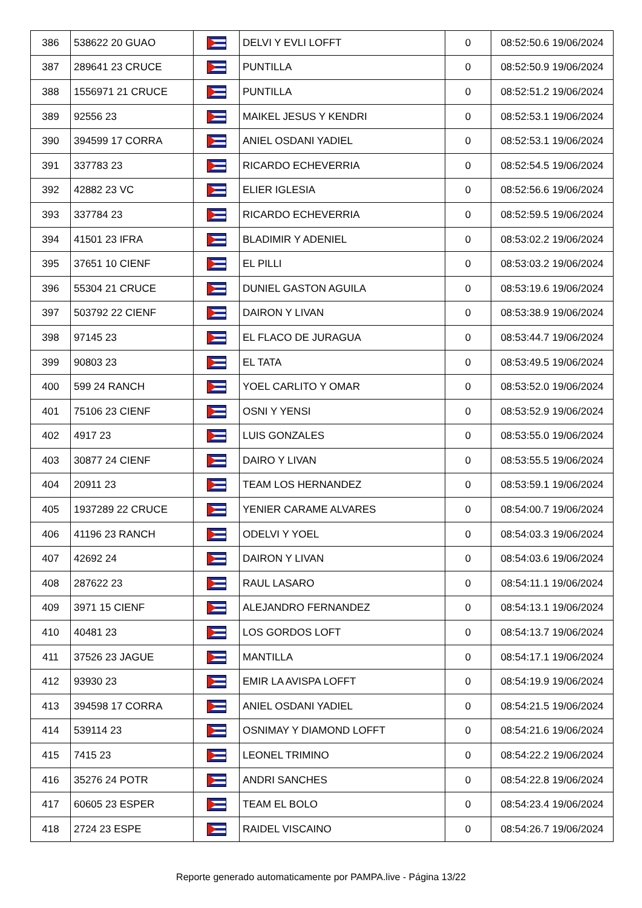| 386 | 538622 20 GUAO | | DELVI Y EVLI LOFFT | 0 | 08:52:50.6 19/06/2024 |
| 387 | 289641 23 CRUCE | | PUNTILLA | 0 | 08:52:50.9 19/06/2024 |
| 388 | 1556971 21 CRUCE | | PUNTILLA | 0 | 08:52:51.2 19/06/2024 |
| 389 | 92556 23 | | MAIKEL JESUS Y KENDRI | 0 | 08:52:53.1 19/06/2024 |
| 390 | 394599 17 CORRA | | ANIEL OSDANI YADIEL | 0 | 08:52:53.1 19/06/2024 |
| 391 | 337783 23 | | RICARDO ECHEVERRIA | 0 | 08:52:54.5 19/06/2024 |
| 392 | 42882 23 VC | | ELIER IGLESIA | 0 | 08:52:56.6 19/06/2024 |
| 393 | 337784 23 | | RICARDO ECHEVERRIA | 0 | 08:52:59.5 19/06/2024 |
| 394 | 41501 23 IFRA | | BLADIMIR Y ADENIEL | 0 | 08:53:02.2 19/06/2024 |
| 395 | 37651 10 CIENF | | EL PILLI | 0 | 08:53:03.2 19/06/2024 |
| 396 | 55304 21 CRUCE | | DUNIEL GASTON AGUILA | 0 | 08:53:19.6 19/06/2024 |
| 397 | 503792 22 CIENF | | DAIRON Y LIVAN | 0 | 08:53:38.9 19/06/2024 |
| 398 | 97145 23 | | EL FLACO DE JURAGUA | 0 | 08:53:44.7 19/06/2024 |
| 399 | 90803 23 | | EL TATA | 0 | 08:53:49.5 19/06/2024 |
| 400 | 599 24 RANCH | | YOEL CARLITO Y OMAR | 0 | 08:53:52.0 19/06/2024 |
| 401 | 75106 23 CIENF | | OSNI Y YENSI | 0 | 08:53:52.9 19/06/2024 |
| 402 | 4917 23 | | LUIS GONZALES | 0 | 08:53:55.0 19/06/2024 |
| 403 | 30877 24 CIENF | | DAIRO Y LIVAN | 0 | 08:53:55.5 19/06/2024 |
| 404 | 20911 23 | | TEAM LOS HERNANDEZ | 0 | 08:53:59.1 19/06/2024 |
| 405 | 1937289 22 CRUCE | | YENIER CARAME ALVARES | 0 | 08:54:00.7 19/06/2024 |
| 406 | 41196 23 RANCH | | ODELVI Y YOEL | 0 | 08:54:03.3 19/06/2024 |
| 407 | 42692 24 | | DAIRON Y LIVAN | 0 | 08:54:03.6 19/06/2024 |
| 408 | 287622 23 | | RAUL LASARO | 0 | 08:54:11.1 19/06/2024 |
| 409 | 3971 15 CIENF | | ALEJANDRO FERNANDEZ | 0 | 08:54:13.1 19/06/2024 |
| 410 | 40481 23 | | LOS GORDOS LOFT | 0 | 08:54:13.7 19/06/2024 |
| 411 | 37526 23 JAGUE | | MANTILLA | 0 | 08:54:17.1 19/06/2024 |
| 412 | 93930 23 | | EMIR LA AVISPA LOFFT | 0 | 08:54:19.9 19/06/2024 |
| 413 | 394598 17 CORRA | | ANIEL OSDANI YADIEL | 0 | 08:54:21.5 19/06/2024 |
| 414 | 539114 23 | | OSNIMAY Y DIAMOND LOFFT | 0 | 08:54:21.6 19/06/2024 |
| 415 | 7415 23 | | LEONEL TRIMINO | 0 | 08:54:22.2 19/06/2024 |
| 416 | 35276 24 POTR | | ANDRI SANCHES | 0 | 08:54:22.8 19/06/2024 |
| 417 | 60605 23 ESPER | | TEAM EL BOLO | 0 | 08:54:23.4 19/06/2024 |
| 418 | 2724 23 ESPE | | RAIDEL VISCAINO | 0 | 08:54:26.7 19/06/2024 |
Reporte generado automaticamente por PAMPA.live - Página 13/22